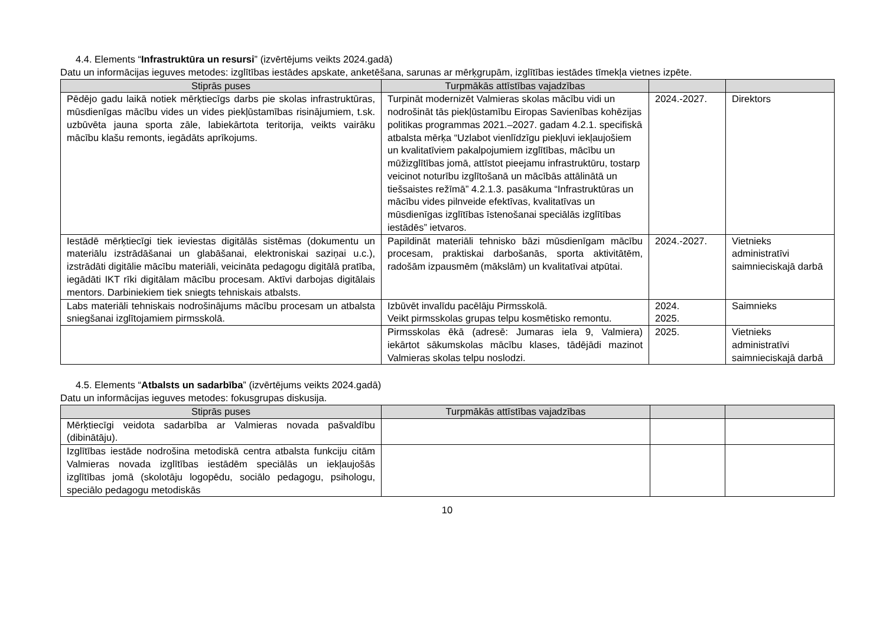4.4. Elements “Infrastruktūra un resursi” (izvērtējums veikts 2024.gadā)
Datu un informācijas ieguves metodes: izglītības iestādes apskate, anketēšana, sarunas ar mērķgrupām, izglītības iestādes tīmekļa vietnes izpēte.
| Stiprās puses | Turpmākās attīstības vajadzības | | |
| --- | --- | --- | --- |
| Pēdējo gadu laikā notiek mērķtiecīgs darbs pie skolas infrastruktūras, mūsdienīgas mācību vides un vides piekļūstamības risinājumiem, t.sk. uzbūvēta jauna sporta zāle, labiekārtota teritorija, veikts vairāku mācību klašu remonts, iegādāts aprīkojums. | Turpināt modernizēt Valmieras skolas mācību vidi un nodrošināt tās piekļūstamību Eiropas Savienības kohēzijas politikas programmas 2021.–2027. gadam 4.2.1. specifiskā atbalsta mērķa “Uzlabot vienlīdzīgu piekļuvi iekļaujošiem un kvalitatīviem pakalpojumiem izglītības, mācību un mūžizglītības jomā, attīstot pieejamu infrastruktūru, tostarp veicinot noturību izglītošanā un mācībās attālinātā un tiešsaistes režīmā” 4.2.1.3. pasākuma “Infrastruktūras un mācību vides pilnveide efektīvas, kvalitatīvas un mūsdienīgas izglītības īstenošanai speciālās izglītības iestādēs” ietvaros. | 2024.-2027. | Direktors |
| Iestādē mērķtiecīgi tiek ieviestas digitālās sistēmas (dokumentu un materiālu izstrādāšanai un glabāšanai, elektroniskai saziņai u.c.), izstrādāti digitālie mācību materiāli, veicināta pedagogu digitālā pratība, iegādāti IKT rīki digitālam mācību procesam. Aktīvi darbojas digitālais mentors. Darbiniekiem tiek sniegts tehniskais atbalsts. | Papildināt materiāli tehnisko bāzi mūsdienīgam mācību procesam, praktiskai darbošanās, sporta aktivitātēm, radošām izpausmēm (mākslām) un kvalitatīvai atpūtai. | 2024.-2027. | Vietnieks administratīvi saimnieciskajā darbā |
| Labs materiāli tehniskais nodrošinājums mācību procesam un atbalsta sniegšanai izglītojamiem pirmsskolā. | Izbūvēt invalīdu pacēlāju Pirmsskolā. Veikt pirmsskolas grupas telpu kosmētisko remontu. | 2024. 2025. | Saimnieks |
| | Pirmsskolas ēkā (adresē: Jumaras iela 9, Valmiera) iekārtot sākumskolas mācību klases, tādējādi mazinot Valmieras skolas telpu noslodzi. | 2025. | Vietnieks administratīvi saimnieciskajā darbā |
4.5. Elements “Atbalsts un sadarbība” (izvērtējums veikts 2024.gadā)
Datu un informācijas ieguves metodes: fokusgrupas diskusija.
| Stiprās puses | Turpmākās attīstības vajadzības | | |
| --- | --- | --- | --- |
| Mērķtiecīgi veidota sadarbība ar Valmieras novada pašvaldību (dibinātāju). | | | |
| Izglītības iestāde nodrošina metodiskā centra atbalsta funkciju citām Valmieras novada izglītības iestādēm speciālās un iekļaujošās izglītības jomā (skolotāju logopēdu, sociālo pedagogu, psihologu, speciālo pedagogu metodiskās | | | |
10